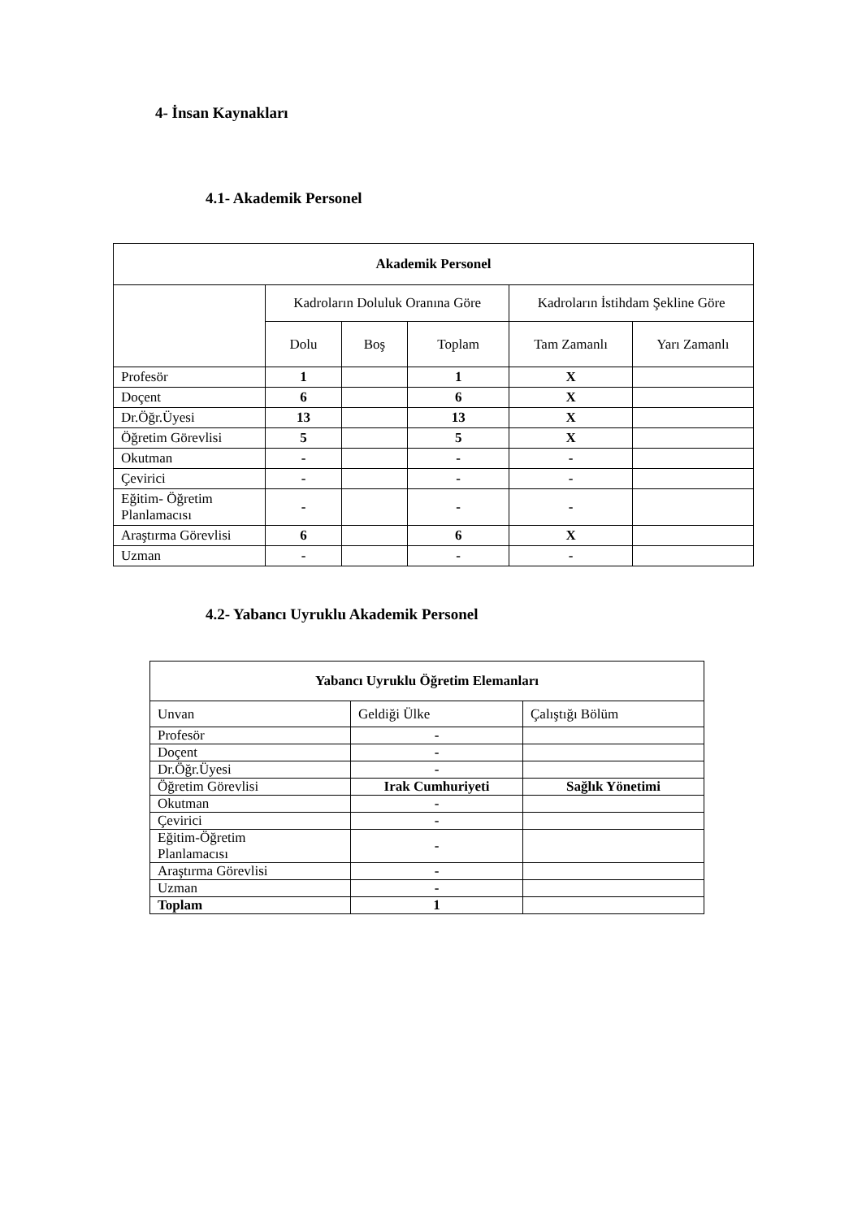4- İnsan Kaynakları
4.1- Akademik Personel
| Akademik Personel | | | | | |
| --- | --- | --- | --- | --- | --- |
| | Kadroların Doluluk Oranına Göre | | | Kadroların İstihdam Şekline Göre | |
| | Dolu | Boş | Toplam | Tam Zamanlı | Yarı Zamanlı |
| Profesör | 1 | | 1 | X | |
| Doçent | 6 | | 6 | X | |
| Dr.Öğr.Üyesi | 13 | | 13 | X | |
| Öğretim Görevlisi | 5 | | 5 | X | |
| Okutman | - | | - | - | |
| Çevirici | - | | - | - | |
| Eğitim- Öğretim Planlamacısı | - | | - | - | |
| Araştırma Görevlisi | 6 | | 6 | X | |
| Uzman | - | | - | - | |
4.2- Yabancı Uyruklu Akademik Personel
| Yabancı Uyruklu Öğretim Elemanları | | |
| --- | --- | --- |
| Unvan | Geldiği Ülke | Çalıştığı Bölüm |
| Profesör | - | |
| Doçent | - | |
| Dr.Öğr.Üyesi | - | |
| Öğretim Görevlisi | Irak Cumhuriyeti | Sağlık Yönetimi |
| Okutman | - | |
| Çevirici | - | |
| Eğitim-Öğretim Planlamacısı | - | |
| Araştırma Görevlisi | - | |
| Uzman | - | |
| Toplam | 1 | |